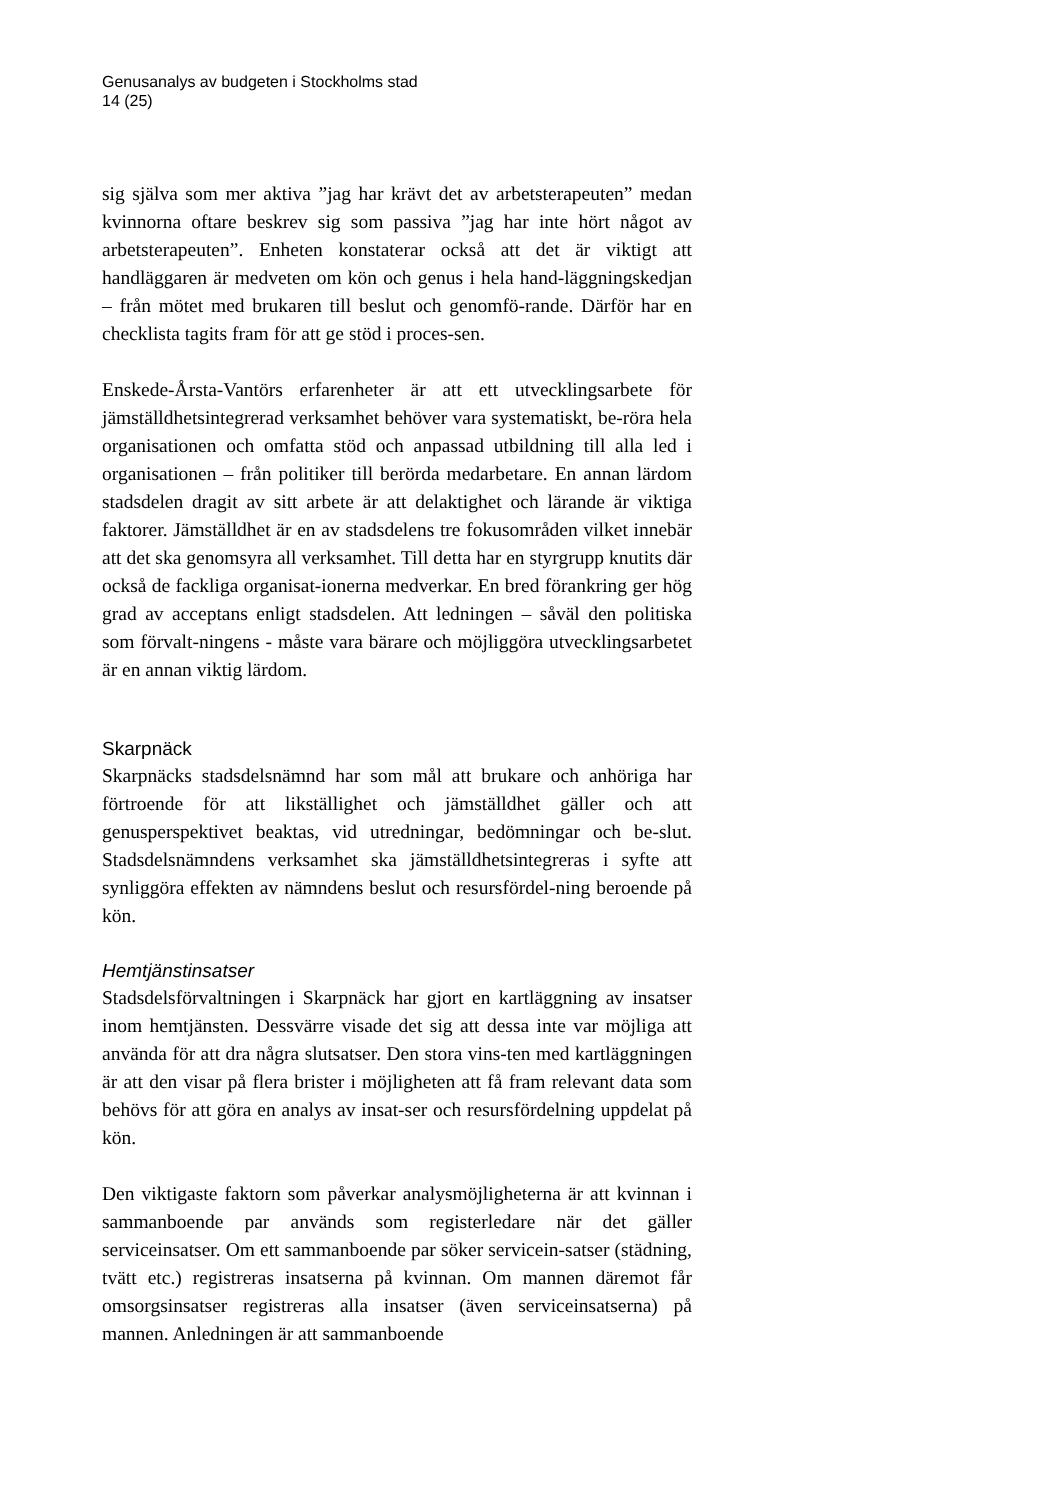Genusanalys av budgeten i Stockholms stad
14 (25)
sig själva som mer aktiva ”jag har krävt det av arbetsterapeuten” medan kvinnorna oftare beskrev sig som passiva ”jag har inte hört något av arbetsterapeuten”. Enheten konstaterar också att det är viktigt att handläggaren är medveten om kön och genus i hela hand-läggningskedjan – från mötet med brukaren till beslut och genomfö-rande. Därför har en checklista tagits fram för att ge stöd i proces-sen.
Enskede-Årsta-Vantörs erfarenheter är att ett utvecklingsarbete för jämställdhetsintegrerad verksamhet behöver vara systematiskt, be-röra hela organisationen och omfatta stöd och anpassad utbildning till alla led i organisationen – från politiker till berörda medarbetare. En annan lärdom stadsdelen dragit av sitt arbete är att delaktighet och lärande är viktiga faktorer. Jämställdhet är en av stadsdelens tre fokusområden vilket innebär att det ska genomsyra all verksamhet. Till detta har en styrgrupp knutits där också de fackliga organisat-ionerna medverkar. En bred förankring ger hög grad av acceptans enligt stadsdelen. Att ledningen – såväl den politiska som förvalt-ningens - måste vara bärare och möjliggöra utvecklingsarbetet är en annan viktig lärdom.
Skarpnäck
Skarpnäcks stadsdelsnämnd har som mål att brukare och anhöriga har förtroende för att likställighet och jämställdhet gäller och att genusperspektivet beaktas, vid utredningar, bedömningar och be-slut. Stadsdelsnämndens verksamhet ska jämställdhetsintegreras i syfte att synliggöra effekten av nämndens beslut och resursfördel-ning beroende på kön.
Hemtjänstinsatser
Stadsdelsförvaltningen i Skarpnäck har gjort en kartläggning av insatser inom hemtjänsten. Dessvärre visade det sig att dessa inte var möjliga att använda för att dra några slutsatser. Den stora vins-ten med kartläggningen är att den visar på flera brister i möjligheten att få fram relevant data som behövs för att göra en analys av insat-ser och resursfördelning uppdelat på kön.
Den viktigaste faktorn som påverkar analysmöjligheterna är att kvinnan i sammanboende par används som registerledare när det gäller serviceinsatser. Om ett sammanboende par söker servicein-satser (städning, tvätt etc.) registreras insatserna på kvinnan. Om mannen däremot får omsorgsinsatser registreras alla insatser (även serviceinsatserna) på mannen. Anledningen är att sammanboende